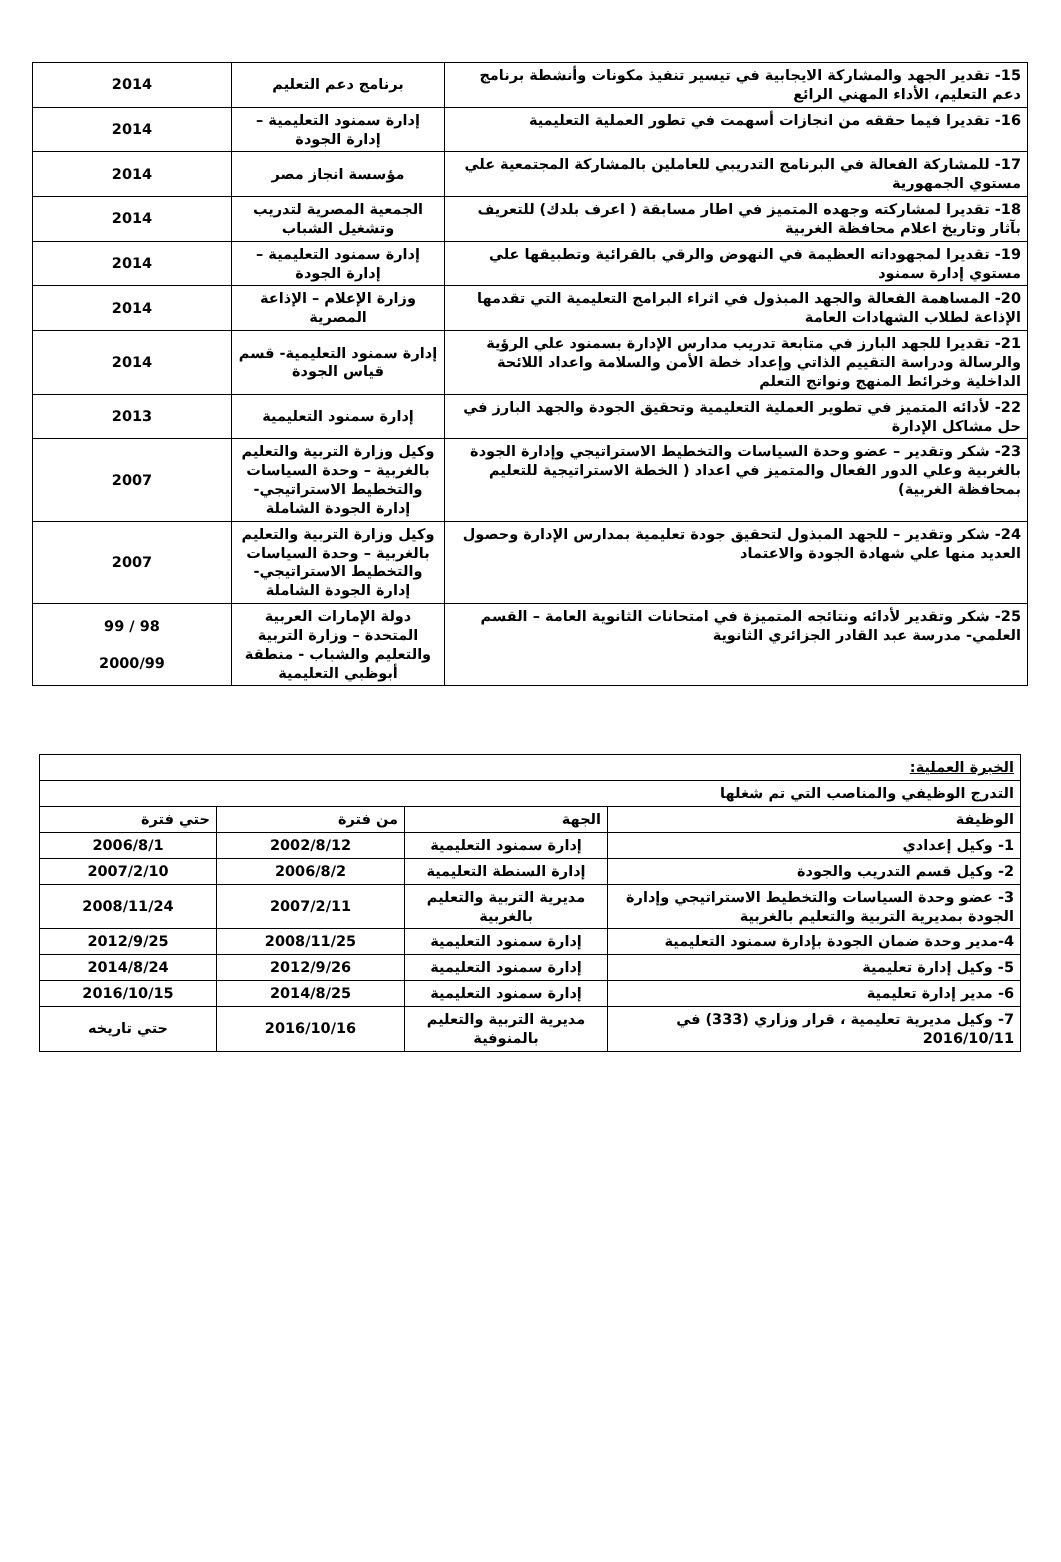| 15- تقدير الجهد والمشاركة الايجابية في تيسير تنفيذ مكونات وأنشطة برنامج دعم التعليم، الأداء المهني الرائع | برنامج دعم التعليم | 2014 |
| 16- تقديرا فيما حققه من انجازات أسهمت في تطور العملية التعليمية | إدارة سمنود التعليمية – إدارة الجودة | 2014 |
| 17- للمشاركة الفعالة في البرنامج التدريبي للعاملين بالمشاركة المجتمعية علي مستوي الجمهورية | مؤسسة انجاز مصر | 2014 |
| 18- تقديرا لمشاركته وجهده المتميز في اطار مسابقة ( اعرف بلدك) للتعريف بآثار وتاريخ اعلام محافظة الغربية | الجمعية المصرية لتدريب وتشغيل الشباب | 2014 |
| 19- تقديرا لمجهوداته العظيمة في النهوض والرقي بالقرائية وتطبيقها علي مستوي إدارة سمنود | إدارة سمنود التعليمية – إدارة الجودة | 2014 |
| 20- المساهمة الفعالة والجهد المبذول في اثراء البرامج التعليمية التي تقدمها الإذاعة لطلاب الشهادات العامة | وزارة الإعلام – الإذاعة المصرية | 2014 |
| 21- تقديرا للجهد البارز في متابعة تدريب مدارس الإدارة بسمنود علي الرؤية والرسالة ودراسة التقييم الذاتي وإعداد خطة الأمن والسلامة واعداد اللائحة الداخلية وخرائط المنهج ونواتج التعلم | إدارة سمنود التعليمية- قسم قياس الجودة | 2014 |
| 22- لأدائه المتميز في تطوير العملية التعليمية وتحقيق الجودة والجهد البارز في حل مشاكل الإدارة | إدارة سمنود التعليمية | 2013 |
| 23- شكر وتقدير – عضو وحدة السياسات والتخطيط الاستراتيجي وإدارة الجودة بالغربية وعلي الدور الفعال والمتميز في اعداد ( الخطة الاستراتيجية للتعليم بمحافظة الغربية) | وكيل وزارة التربية والتعليم بالغربية – وحدة السياسات والتخطيط الاستراتيجي- إدارة الجودة الشاملة | 2007 |
| 24- شكر وتقدير – للجهد المبذول لتحقيق جودة تعليمية بمدارس الإدارة وحصول العديد منها علي شهادة الجودة والاعتماد | وكيل وزارة التربية والتعليم بالغربية – وحدة السياسات والتخطيط الاستراتيجي- إدارة الجودة الشاملة | 2007 |
| 25- شكر وتقدير لأدائه ونتائجه المتميزة في امتحانات الثانوية العامة – القسم العلمي- مدرسة عبد القادر الجزائري الثانوية | دولة الإمارات العربية المتحدة – وزارة التربية والتعليم والشباب - منطقة أبوظبي التعليمية | 98 / 99 2000/99 |
| الخبرة العملية: | | | |
| التدرج الوظيفي والمناصب التي تم شغلها | | | |
| الوظيفة | الجهة | من فترة | حتي فترة |
| 1- وكيل إعدادي | إدارة سمنود التعليمية | 2002/8/12 | 2006/8/1 |
| 2- وكيل قسم التدريب والجودة | إدارة السنطة التعليمية | 2006/8/2 | 2007/2/10 |
| 3- عضو وحدة السياسات والتخطيط الاستراتيجي وإدارة الجودة بمديرية التربية والتعليم بالغربية | مديرية التربية والتعليم بالغربية | 2007/2/11 | 2008/11/24 |
| 4-مدير وحدة ضمان الجودة بإدارة سمنود التعليمية | إدارة سمنود التعليمية | 2008/11/25 | 2012/9/25 |
| 5- وكيل إدارة تعليمية | إدارة سمنود التعليمية | 2012/9/26 | 2014/8/24 |
| 6- مدير إدارة تعليمية | إدارة سمنود التعليمية | 2014/8/25 | 2016/10/15 |
| 7- وكيل مديرية تعليمية ، قرار وزاري (333) في 2016/10/11 | مديرية التربية والتعليم بالمنوفية | 2016/10/16 | حتي تاريخه |